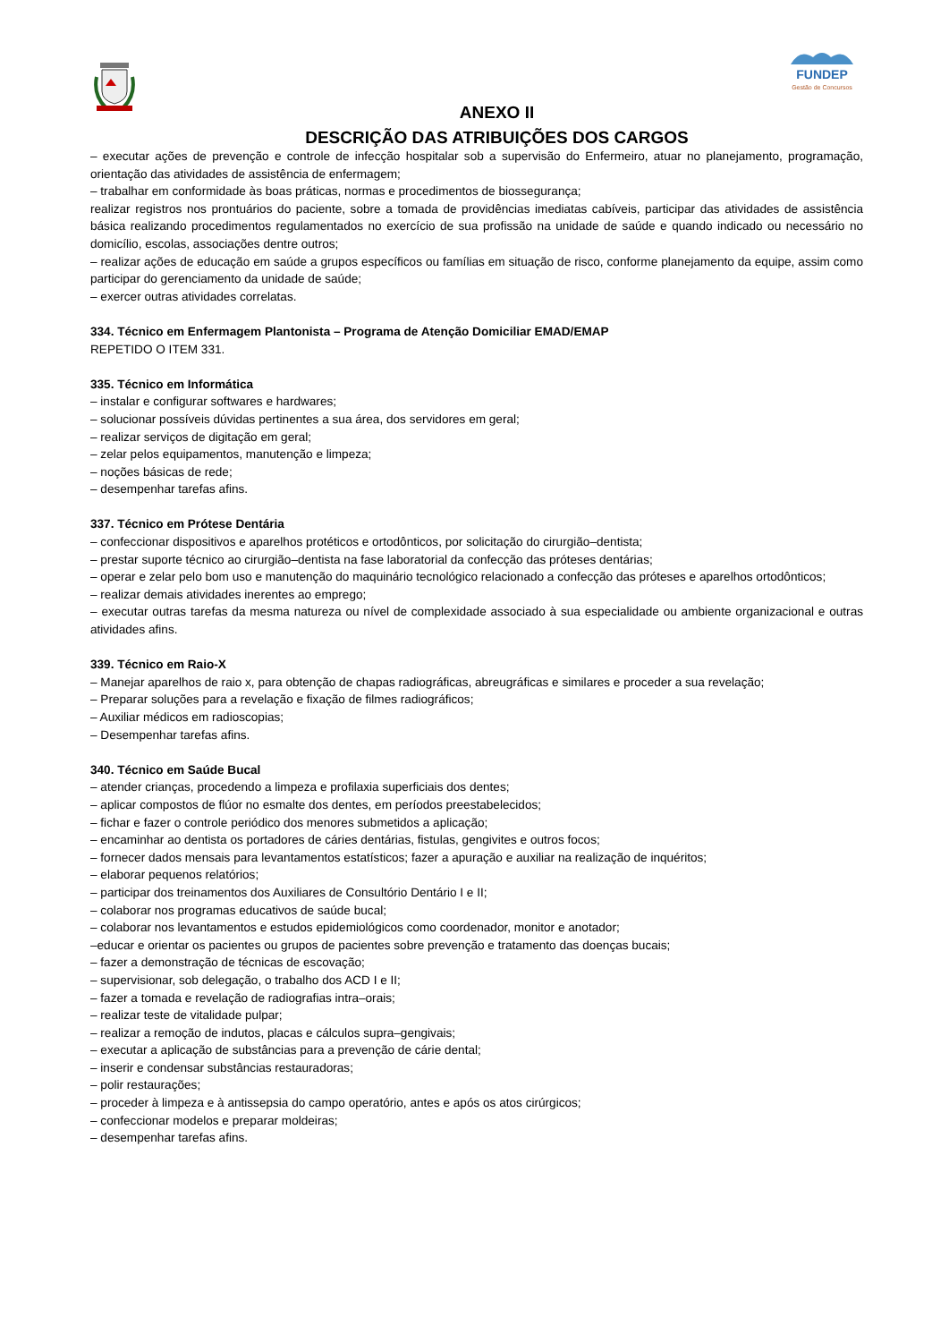FUNDEP
Gestão de Concursos
ANEXO II
DESCRIÇÃO DAS ATRIBUIÇÕES DOS CARGOS
– executar ações de prevenção e controle de infecção hospitalar sob a supervisão do Enfermeiro, atuar no planejamento, programação, orientação das atividades de assistência de enfermagem;
– trabalhar em conformidade às boas práticas, normas e procedimentos de biossegurança;
realizar registros nos prontuários do paciente, sobre a tomada de providências imediatas cabíveis, participar das atividades de assistência básica realizando procedimentos regulamentados no exercício de sua profissão na unidade de saúde e quando indicado ou necessário no domicílio, escolas, associações dentre outros;
– realizar ações de educação em saúde a grupos específicos ou famílias em situação de risco, conforme planejamento da equipe, assim como participar do gerenciamento da unidade de saúde;
– exercer outras atividades correlatas.
334. Técnico em Enfermagem Plantonista – Programa de Atenção Domiciliar EMAD/EMAP
REPETIDO O ITEM 331.
335. Técnico em Informática
– instalar e configurar softwares e hardwares;
– solucionar possíveis dúvidas pertinentes a sua área, dos servidores em geral;
– realizar serviços de digitação em geral;
– zelar pelos equipamentos, manutenção e limpeza;
– noções básicas de rede;
– desempenhar tarefas afins.
337. Técnico em Prótese Dentária
– confeccionar dispositivos e aparelhos protéticos e ortodônticos, por solicitação do cirurgião–dentista;
– prestar suporte técnico ao cirurgião–dentista na fase laboratorial da confecção das próteses dentárias;
– operar e zelar pelo bom uso e manutenção do maquinário tecnológico relacionado a confecção das próteses e aparelhos ortodônticos;
– realizar demais atividades inerentes ao emprego;
– executar outras tarefas da mesma natureza ou nível de complexidade associado à sua especialidade ou ambiente organizacional e outras atividades afins.
339. Técnico em Raio-X
– Manejar aparelhos de raio x, para obtenção de chapas radiográficas, abreugráficas e similares e proceder a sua revelação;
– Preparar soluções para a revelação e fixação de filmes radiográficos;
– Auxiliar médicos em radioscopias;
– Desempenhar tarefas afins.
340. Técnico em Saúde Bucal
– atender crianças, procedendo a limpeza e profilaxia superficiais dos dentes;
– aplicar compostos de flúor no esmalte dos dentes, em períodos preestabelecidos;
– fichar e fazer o controle periódico dos menores submetidos a aplicação;
– encaminhar ao dentista os portadores de cáries dentárias, fistulas, gengivites e outros focos;
– fornecer dados mensais para levantamentos estatísticos; fazer a apuração e auxiliar na realização de inquéritos;
– elaborar pequenos relatórios;
– participar dos treinamentos dos Auxiliares de Consultório Dentário I e II;
– colaborar nos programas educativos de saúde bucal;
– colaborar nos levantamentos e estudos epidemiológicos como coordenador, monitor e anotador;
–educar e orientar os pacientes ou grupos de pacientes sobre prevenção e tratamento das doenças bucais;
– fazer a demonstração de técnicas de escovação;
– supervisionar, sob delegação, o trabalho dos ACD I e II;
– fazer a tomada e revelação de radiografias intra–orais;
– realizar teste de vitalidade pulpar;
– realizar a remoção de indutos, placas e cálculos supra–gengivais;
– executar a aplicação de substâncias para a prevenção de cárie dental;
– inserir e condensar substâncias restauradoras;
– polir restaurações;
– proceder à limpeza e à antissepsia do campo operatório, antes e após os atos cirúrgicos;
– confeccionar modelos e preparar moldeiras;
– desempenhar tarefas afins.